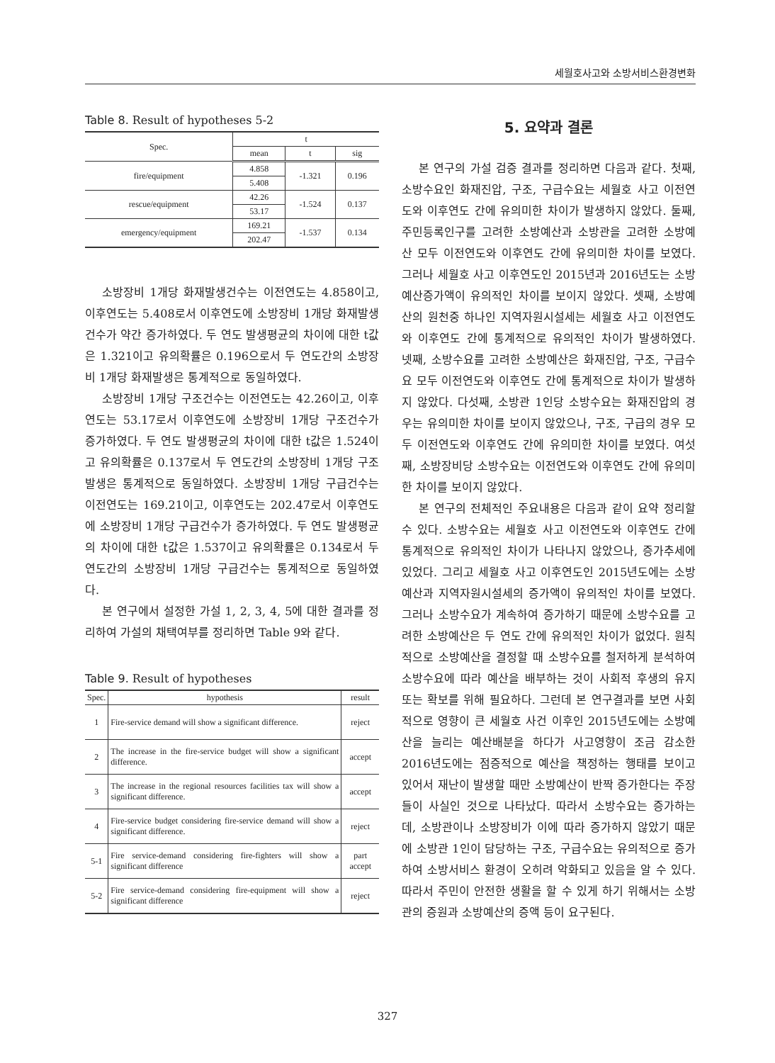세월호사고와 소방서비스환경변화
Table 8. Result of hypotheses 5-2
| Spec. | t | | |
| --- | --- | --- | --- |
| | mean | t | sig |
| fire/equipment | 4.858 | -1.321 | 0.196 |
| | 5.408 | | |
| rescue/equipment | 42.26 | -1.524 | 0.137 |
| | 53.17 | | |
| emergency/equipment | 169.21 | -1.537 | 0.134 |
| | 202.47 | | |
소방장비 1개당 화재발생건수는 이전연도는 4.858이고, 이후연도는 5.408로서 이후연도에 소방장비 1개당 화재발생건수가 약간 증가하였다. 두 연도 발생평균의 차이에 대한 t값은 1.321이고 유의확률은 0.196으로서 두 연도간의 소방장비 1개당 화재발생은 통계적으로 동일하였다.
소방장비 1개당 구조건수는 이전연도는 42.26이고, 이후연도는 53.17로서 이후연도에 소방장비 1개당 구조건수가 증가하였다. 두 연도 발생평균의 차이에 대한 t값은 1.524이고 유의확률은 0.137로서 두 연도간의 소방장비 1개당 구조발생은 통계적으로 동일하였다. 소방장비 1개당 구급건수는 이전연도는 169.21이고, 이후연도는 202.47로서 이후연도에 소방장비 1개당 구급건수가 증가하였다. 두 연도 발생평균의 차이에 대한 t값은 1.537이고 유의확률은 0.134로서 두 연도간의 소방장비 1개당 구급건수는 통계적으로 동일하였다.
본 연구에서 설정한 가설 1, 2, 3, 4, 5에 대한 결과를 정리하여 가설의 채택여부를 정리하면 Table 9와 같다.
Table 9. Result of hypotheses
| Spec. | hypothesis | result |
| --- | --- | --- |
| 1 | Fire-service demand will show a significant difference. | reject |
| 2 | The increase in the fire-service budget will show a significant difference. | accept |
| 3 | The increase in the regional resources facilities tax will show a significant difference. | accept |
| 4 | Fire-service budget considering fire-service demand will show a significant difference. | reject |
| 5-1 | Fire service-demand considering fire-fighters will show a significant difference | part accept |
| 5-2 | Fire service-demand considering fire-equipment will show a significant difference | reject |
5. 요약과 결론
본 연구의 가설 검증 결과를 정리하면 다음과 같다. 첫째, 소방수요인 화재진압, 구조, 구급수요는 세월호 사고 이전연도와 이후연도 간에 유의미한 차이가 발생하지 않았다. 둘째, 주민등록인구를 고려한 소방예산과 소방관을 고려한 소방예산 모두 이전연도와 이후연도 간에 유의미한 차이를 보였다. 그러나 세월호 사고 이후연도인 2015년과 2016년도는 소방예산증가액이 유의적인 차이를 보이지 않았다. 셋째, 소방예산의 원천중 하나인 지역자원시설세는 세월호 사고 이전연도와 이후연도 간에 통계적으로 유의적인 차이가 발생하였다. 넷째, 소방수요를 고려한 소방예산은 화재진압, 구조, 구급수요 모두 이전연도와 이후연도 간에 통계적으로 차이가 발생하지 않았다. 다섯째, 소방관 1인당 소방수요는 화재진압의 경우는 유의미한 차이를 보이지 않았으나, 구조, 구급의 경우 모두 이전연도와 이후연도 간에 유의미한 차이를 보였다. 여섯째, 소방장비당 소방수요는 이전연도와 이후연도 간에 유의미한 차이를 보이지 않았다.
본 연구의 전체적인 주요내용은 다음과 같이 요약 정리할 수 있다. 소방수요는 세월호 사고 이전연도와 이후연도 간에 통계적으로 유의적인 차이가 나타나지 않았으나, 증가추세에 있었다. 그리고 세월호 사고 이후연도인 2015년도에는 소방예산과 지역자원시설세의 증가액이 유의적인 차이를 보였다. 그러나 소방수요가 계속하여 증가하기 때문에 소방수요를 고려한 소방예산은 두 연도 간에 유의적인 차이가 없었다. 원칙적으로 소방예산을 결정할 때 소방수요를 철저하게 분석하여 소방수요에 따라 예산을 배부하는 것이 사회적 후생의 유지 또는 확보를 위해 필요하다. 그런데 본 연구결과를 보면 사회적으로 영향이 큰 세월호 사건 이후인 2015년도에는 소방예산을 늘리는 예산배분을 하다가 사고영향이 조금 감소한 2016년도에는 점증적으로 예산을 책정하는 행태를 보이고 있어서 재난이 발생할 때만 소방예산이 반짝 증가한다는 주장들이 사실인 것으로 나타났다. 따라서 소방수요는 증가하는데, 소방관이나 소방장비가 이에 따라 증가하지 않았기 때문에 소방관 1인이 담당하는 구조, 구급수요는 유의적으로 증가하여 소방서비스 환경이 오히려 악화되고 있음을 알 수 있다. 따라서 주민이 안전한 생활을 할 수 있게 하기 위해서는 소방관의 증원과 소방예산의 증액 등이 요구된다.
327